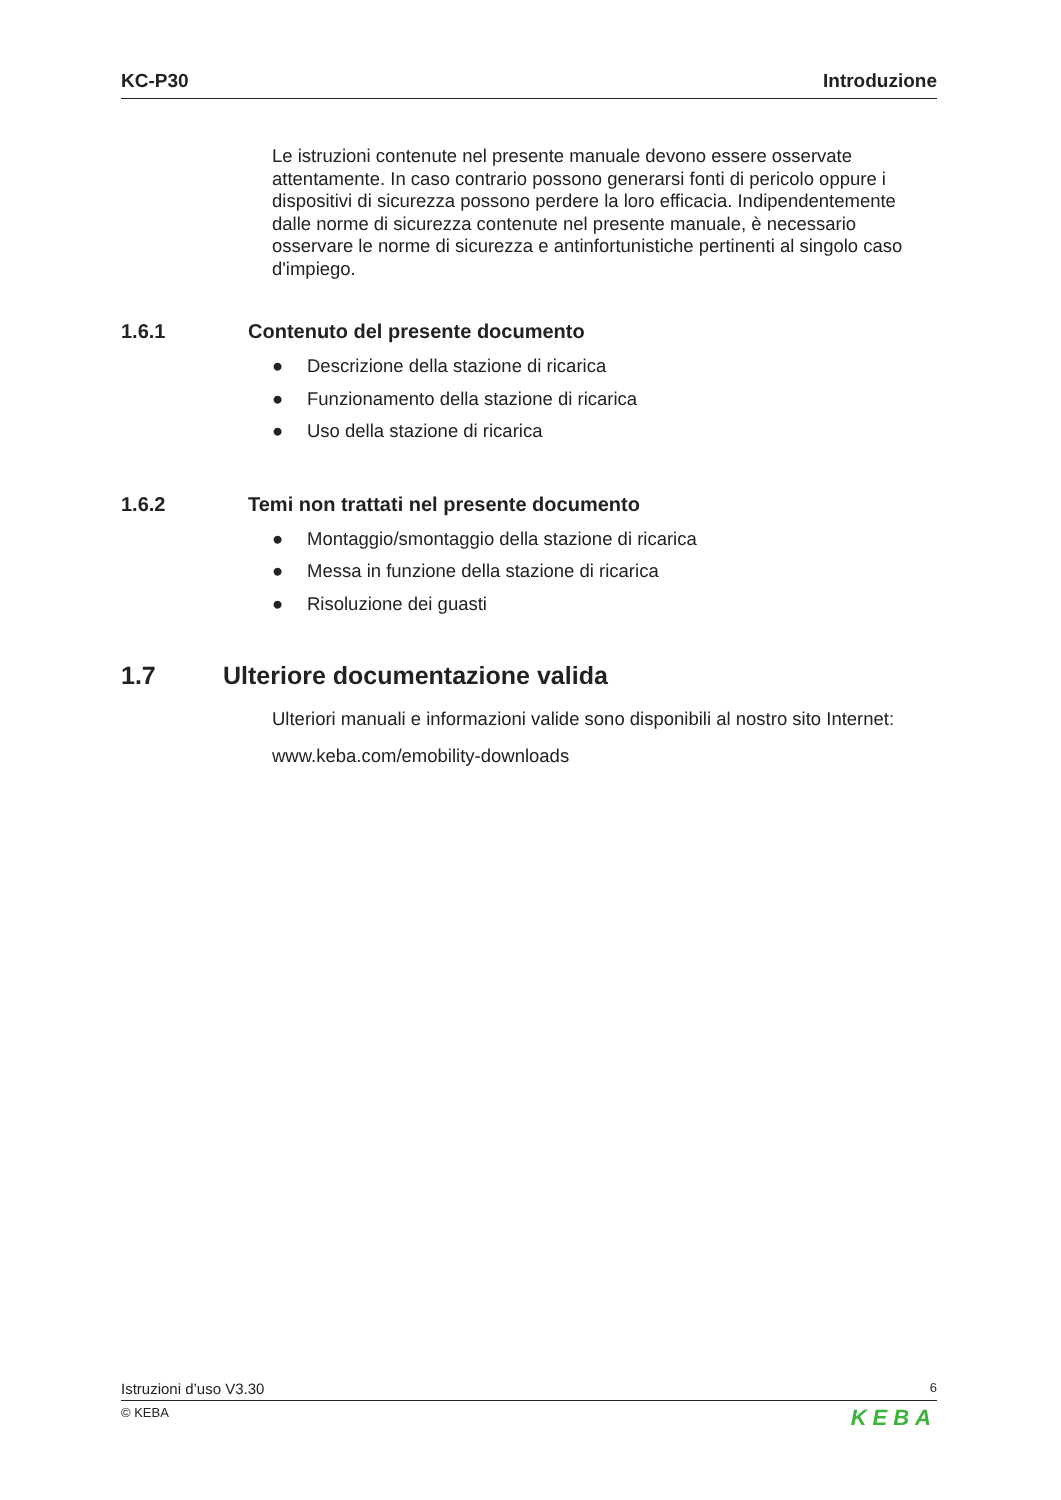KC-P30 Introduzione
Le istruzioni contenute nel presente manuale devono essere osservate attentamente. In caso contrario possono generarsi fonti di pericolo oppure i dispositivi di sicurezza possono perdere la loro efficacia. Indipendentemente dalle norme di sicurezza contenute nel presente manuale, è necessario osservare le norme di sicurezza e antinfortunistiche pertinenti al singolo caso d'impiego.
1.6.1 Contenuto del presente documento
● Descrizione della stazione di ricarica
● Funzionamento della stazione di ricarica
● Uso della stazione di ricarica
1.6.2 Temi non trattati nel presente documento
● Montaggio/smontaggio della stazione di ricarica
● Messa in funzione della stazione di ricarica
● Risoluzione dei guasti
1.7 Ulteriore documentazione valida
Ulteriori manuali e informazioni valide sono disponibili al nostro sito Internet:
www.keba.com/emobility-downloads
Istruzioni d’uso V3.30 6
© KEBA KEBA